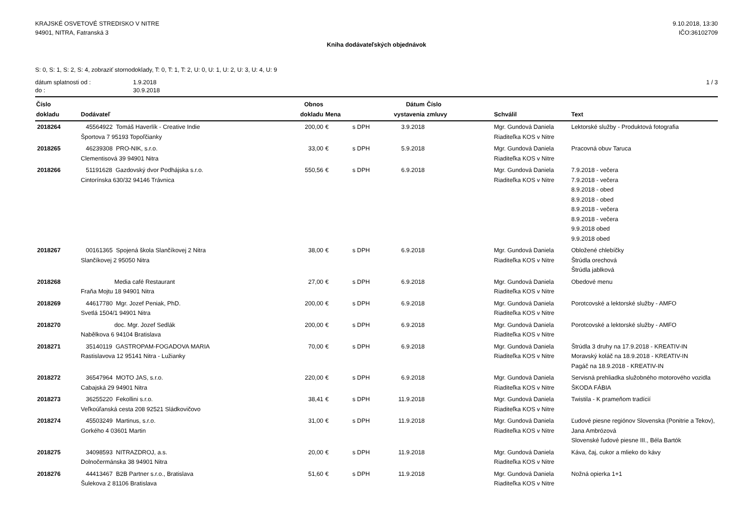KRAJSKÉ OSVETOVÉ STREDISKO V NITRE
94901, NITRA, Fatranská 3
9.10.2018, 13:30
IČO:36102709
Kniha dodávateľských objednávok
S: 0, S: 1, S: 2, S: 4, zobraziť stornodoklady, T: 0, T: 1, T: 2, U: 0, U: 1, U: 2, U: 3, U: 4, U: 9
dátum splatnosti od : 1.9.2018
do : 30.9.2018
1 / 3
| Číslo dokladu | Dodávateľ | Obnos dokladu | Mena | | Dátum vystavenia | Číslo zmluvy | Schválil | Text |
| --- | --- | --- | --- | --- | --- | --- | --- | --- |
| 2018264 | 45564922 Tomáš Haverlík - Creative Indie Športova 7 95193 Topoľčianky | 200,00 | € | s DPH | 3.9.2018 | | Mgr. Gundová Daniela Riaditeľka KOS v Nitre | Lektorské služby - Produktová fotografia |
| 2018265 | 46239308 PRO-NIK, s.r.o. Clementisová 39 94901 Nitra | 33,00 | € | s DPH | 5.9.2018 | | Mgr. Gundová Daniela Riaditeľka KOS v Nitre | Pracovná obuv Taruca |
| 2018266 | 51191628 Gazdovský dvor Podhájska s.r.o. Cintorínska 630/32 94146 Trávnica | 550,56 | € | s DPH | 6.9.2018 | | Mgr. Gundová Daniela Riaditeľka KOS v Nitre | 7.9.2018 - večera 7.9.2018 - večera 8.9.2018 - obed 8.9.2018 - obed 8.9.2018 - večera 8.9.2018 - večera 9.9.2018 obed 9.9.2018 obed |
| 2018267 | 00161365 Spojená škola Slančíkovej 2 Nitra Slančíkovej 2 95050 Nitra | 38,00 | € | s DPH | 6.9.2018 | | Mgr. Gundová Daniela Riaditeľka KOS v Nitre | Obložené chlebíčky Štrúdla orechová Štrúdla jablková |
| 2018268 | Media café Restaurant Fraňa Mojtu 18 94901 Nitra | 27,00 | € | s DPH | 6.9.2018 | | Mgr. Gundová Daniela Riaditeľka KOS v Nitre | Obedové menu |
| 2018269 | 44617780 Mgr. Jozef Peniak, PhD. Svetlá 1504/1 94901 Nitra | 200,00 | € | s DPH | 6.9.2018 | | Mgr. Gundová Daniela Riaditeľka KOS v Nitre | Porotcovské a lektorské služby - AMFO |
| 2018270 | doc. Mgr. Jozef Sedlák Nabělkova 6 94104 Bratislava | 200,00 | € | s DPH | 6.9.2018 | | Mgr. Gundová Daniela Riaditeľka KOS v Nitre | Porotcovské a lektorské služby - AMFO |
| 2018271 | 35140119 GASTROPAM-FOGADOVA MARIA Rastislavova 12 95141 Nitra - Lužianky | 70,00 | € | s DPH | 6.9.2018 | | Mgr. Gundová Daniela Riaditeľka KOS v Nitre | Štrúdla 3 druhy na 17.9.2018 - KREATIV-IN Moravský koláč na 18.9.2018 - KREATIV-IN Pagáč na 18.9.2018 - KREATIV-IN |
| 2018272 | 36547964 MOTO JAS, s.r.o. Cabajská 29 94901 Nitra | 220,00 | € | s DPH | 6.9.2018 | | Mgr. Gundová Daniela Riaditeľka KOS v Nitre | Servisná prehliadka služobného motorového vozidla ŠKODA FÁBIA |
| 2018273 | 36255220 Fekollini s.r.o. Veľkoúľanská cesta 208 92521 Sládkovičovo | 38,41 | € | s DPH | 11.9.2018 | | Mgr. Gundová Daniela Riaditeľka KOS v Nitre | Twistila - K prameňom tradícií |
| 2018274 | 45503249 Martinus, s.r.o. Gorkého 4 03601 Martin | 31,00 | € | s DPH | 11.9.2018 | | Mgr. Gundová Daniela Riaditeľka KOS v Nitre | Ľudové piesne regiónov Slovenska (Ponitrie a Tekov), Jana Ambrózová Slovenské ľudové piesne III., Béla Bartók |
| 2018275 | 34098593 NITRAZDROJ, a.s. Dolnočermánska 38 94901 Nitra | 20,00 | € | s DPH | 11.9.2018 | | Mgr. Gundová Daniela Riaditeľka KOS v Nitre | Káva, čaj, cukor a mlieko do kávy |
| 2018276 | 44413467 B2B Partner s.r.o., Bratislava Šulekova 2 81106 Bratislava | 51,60 | € | s DPH | 11.9.2018 | | Mgr. Gundová Daniela Riaditeľka KOS v Nitre | Nožná opierka 1+1 |